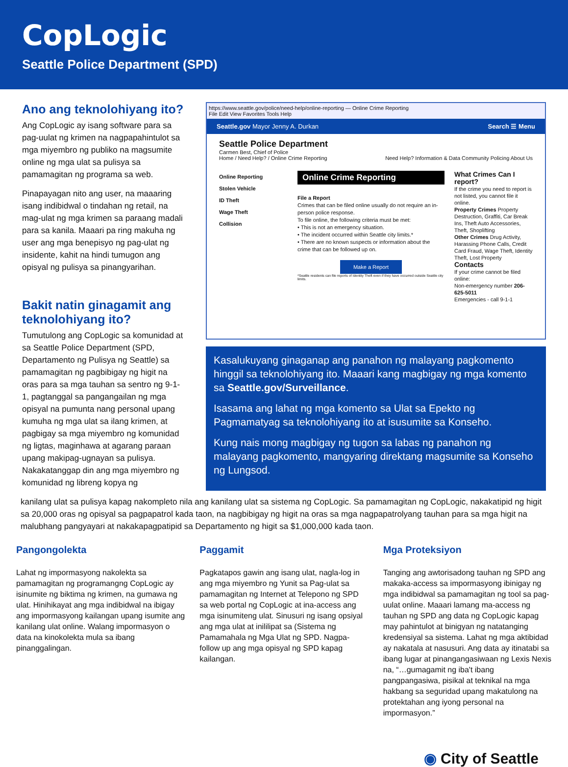CopLogic
Seattle Police Department (SPD)
Ano ang teknolohiyang ito?
Ang CopLogic ay isang software para sa pag-uulat ng krimen na nagpapahintulot sa mga miyembro ng publiko na magsumite online ng mga ulat sa pulisya sa pamamagitan ng programa sa web.
Pinapayagan nito ang user, na maaaring isang indibidwal o tindahan ng retail, na mag-ulat ng mga krimen sa paraang madali para sa kanila. Maaari pa ring makuha ng user ang mga benepisyo ng pag-ulat ng insidente, kahit na hindi tumugon ang opisyal ng pulisya sa pinangyarihan.
Bakit natin ginagamit ang teknolohiyang ito?
Tumutulong ang CopLogic sa komunidad at sa Seattle Police Department (SPD, Departamento ng Pulisya ng Seattle) sa pamamagitan ng pagbibigay ng higit na oras para sa mga tauhan sa sentro ng 9-1-1, pagtanggal sa pangangailan ng mga opisyal na pumunta nang personal upang kumuha ng mga ulat sa ilang krimen, at pagbigay sa mga miyembro ng komunidad ng ligtas, maginhawa at agarang paraan upang makipag-ugnayan sa pulisya. Nakakatanggap din ang mga miyembro ng komunidad ng libreng kopya ng
https://www.seattle.gov/police/need-help/online-reporting — Online Crime Reporting
File Edit View Favorites Tools Help
Seattle.gov Mayor Jenny A. Durkan Search ☰ Menu
Seattle Police Department
Carmen Best, Chief of Police
Home / Need Help? / Online Crime Reporting Need Help? Information & Data Community Policing About Us
Online Reporting
Stolen Vehicle
ID Theft
Wage Theft
Collision
Online Crime Reporting
File a Report
Crimes that can be filed online usually do not require an in-person police response.
To file online, the following criteria must be met:
• This is not an emergency situation.
• The incident occurred within Seattle city limits.*
• There are no known suspects or information about the crime that can be followed up on.
Make a Report
*Seattle residents can file reports of Identity Theft even if they have occurred outside Seattle city limits.
What Crimes Can I report?
If the crime you need to report is not listed, you cannot file it online.
Property Crimes Property Destruction, Graffiti, Car Break Ins, Theft Auto Accessories, Theft, Shoplifting
Other Crimes Drug Activity, Harassing Phone Calls, Credit Card Fraud, Wage Theft, Identity Theft, Lost Property
Contacts
If your crime cannot be filed online:
Non-emergency number 206-625-5011
Emergencies - call 9-1-1
Kasalukuyang ginaganap ang panahon ng malayang pagkomento hinggil sa teknolohiyang ito. Maaari kang magbigay ng mga komento sa Seattle.gov/Surveillance.
Isasama ang lahat ng mga komento sa Ulat sa Epekto ng Pagmamatyag sa teknolohiyang ito at isusumite sa Konseho.
Kung nais mong magbigay ng tugon sa labas ng panahon ng malayang pagkomento, mangyaring direktang magsumite sa Konseho ng Lungsod.
kanilang ulat sa pulisya kapag nakompleto nila ang kanilang ulat sa sistema ng CopLogic. Sa pamamagitan ng CopLogic, nakakatipid ng higit sa 20,000 oras ng opisyal sa pagpapatrol kada taon, na nagbibigay ng higit na oras sa mga nagpapatrolyang tauhan para sa mga higit na malubhang pangyayari at nakakapagpatipid sa Departamento ng higit sa $1,000,000 kada taon.
Pangongolekta
Lahat ng impormasyong nakolekta sa pamamagitan ng programangng CopLogic ay isinumite ng biktima ng krimen, na gumawa ng ulat. Hinihikayat ang mga indibidwal na ibigay ang impormasyong kailangan upang isumite ang kanilang ulat online. Walang impormasyon o data na kinokolekta mula sa ibang pinanggalingan.
Paggamit
Pagkatapos gawin ang isang ulat, nagla-log in ang mga miyembro ng Yunit sa Pag-ulat sa pamamagitan ng Internet at Telepono ng SPD sa web portal ng CopLogic at ina-access ang mga isinumiteng ulat. Sinusuri ng isang opsiyal ang mga ulat at inililipat sa (Sistema ng Pamamahala ng Mga Ulat ng SPD. Nagpa-follow up ang mga opisyal ng SPD kapag kailangan.
Mga Proteksiyon
Tanging ang awtorisadong tauhan ng SPD ang makaka-access sa impormasyong ibinigay ng mga indibidwal sa pamamagitan ng tool sa pag-uulat online. Maaari lamang ma-access ng tauhan ng SPD ang data ng CopLogic kapag may pahintulot at binigyan ng natatanging kredensiyal sa sistema. Lahat ng mga aktibidad ay nakatala at nasusuri. Ang data ay itinatabi sa ibang lugar at pinangangasiwaan ng Lexis Nexis na, “…gumagamit ng iba't ibang pangpangasiwa, pisikal at teknikal na mga hakbang sa seguridad upang makatulong na protektahan ang iyong personal na impormasyon.”
◉ City of Seattle